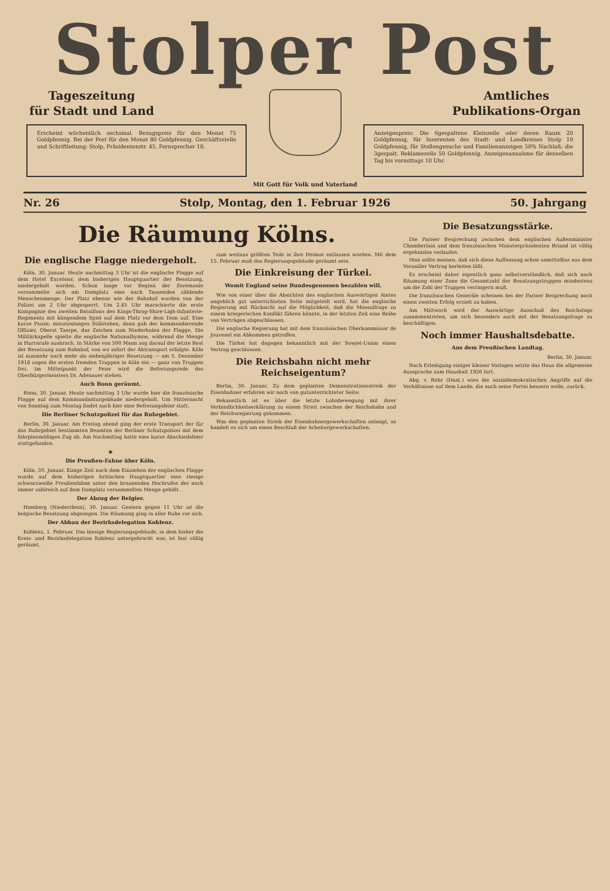Stolper Post
Tageszeitung
für Stadt und Land
Amtliches
Publikations-Organ
Erscheint wöchentlich sechsmal. Bezugspreis für den Monat 75 Goldpfennig. Bei der Post für den Monat 80 Goldpfennig. Geschäftsstelle und Schriftleitung: Stolp, Präsidentenstr. 45. Fernsprecher 18.
Anzeigenpreis: Die 6gespaltene Kleinzeile oder deren Raum 20 Goldpfennig, für Inserenten des Stadt- und Landkreises Stolp 10 Goldpfennig, für Stellengesuche und Familienanzeigen 50% Nachlaß; die 3gespalt. Reklamezeile 50 Goldpfennig. Anzeigenannahme für denselben Tag bis vormittags 10 Uhr.
Mit Gott für Volk und Vaterland
Nr. 26 Stolp, Montag, den 1. Februar 1926 50. Jahrgang
Die Räumung Kölns.
Die englische Flagge niedergeholt.
Köln, 30. Januar. Heute nachmittag 3 Uhr ist die englische Flagge auf dem Hotel Excelsior, dem bisherigen Hauptquartier der Besatzung, niedergeholt worden. Schon lange vor Beginn der Zeremonie versammelte sich am Domplatz eine nach Tausenden zählende Menschenmenge. Der Platz ebenso wie der Bahnhof wurden von der Polizei um 2 Uhr abgesperrt. Um 2,45 Uhr marschierte die erste Kompagnie des zweiten Bataillons des Kings-Throp-Shire-Ligh-Infanterie-Regiments mit klingendem Spiel auf dem Platz vor dem Dom auf. Eine kurze Pause; minutenlanges Stillstehen, dann gab der kommandierende Offizier, Oberst Taorpe, das Zeichen zum Niederholen der Flagge. Die Militärkapelle spielte die englische Nationalhymne, während die Menge in Hurrarufe ausbrach. In Stärke von 500 Mann zog darauf der letzte Rest der Besatzung zum Bahnhof, von wo sofort der Abtransport erfolgte. Köln ist nunmehr nach mehr als siebenjähriger Besetzung — am 5. Dezember 1918 zogen die ersten fremden Truppen in Köln ein — ganz von Truppen frei. Im Mittelpunkt der Feier wird die Befreiungsrede des Oberbürgermeisters Dr. Adenauer stehen.
Auch Bonn geräumt.
Bonn, 30. Januar. Heute nachmittag 3 Uhr wurde hier die französische Flagge auf dem Kommandanturgebäude niedergeholt. Um Mitternacht von Sonntag zum Montag findet auch hier eine Befreiungsfeier statt.
Die Berliner Schutzpolizei für das Ruhrgebiet.
Berlin, 30. Januar. Am Freitag abend ging der erste Transport der für das Ruhrgebiet bestimmten Beamten der Berliner Schutzpolizei mit dem fahrplanmäßigen Zug ab. Am Nachmittag hatte eine kurze Abschiedsfeier stattgefunden.
★
Die Preußen-Fahne über Köln.
Köln, 30. Januar. Einige Zeit nach dem Einziehen der englischen Flagge wurde auf dem bisherigen britischen Hauptquartier eine riesige schwarzweiße Preußenfahne unter den brausenden Hochrufen der noch immer zahlreich auf dem Domplatz versammelten Menge gehißt.
Der Abzug der Belgier.
Homberg (Niederrhein), 30. Januar. Gestern gegen 11 Uhr ist die belgische Besatzung abgezogen. Die Räumung ging in aller Ruhe vor sich.
Der Abbau der Bezirksdelegation Koblenz.
Koblenz, 1. Februar. Das hiesige Regierungsgebäude, in dem bisher die Kreis- und Bezirksdelegation Koblenz untergebracht war, ist fast völlig geräumt.
zum weitaus größten Teile in ihre Heimat entlassen worden. Mit dem 15. Februar muß das Regierungsgebäude geräumt sein.
Die Einkreisung der Türkei.
Womit England seine Bundesgenossen bezahlen will.
Wie von einer über die Absichten des englischen Auswärtigen Amtes angeblich gut unterrichteten Seite mitgeteilt wird, hat die englische Regierung mit Rücksicht auf die Möglichkeit, daß die Mossulfrage zu einem kriegerischen Konflikt führen könnte, in der letzten Zeit eine Reihe von Verträgen abgeschlossen.
Die englische Regierung hat mit dem französischen Oberkommissar de Jouvenel ein Abkommen getroffen.
Die Türkei hat dagegen bekanntlich mit der Sowjet-Union einen Vertrag geschlossen.
Die Reichsbahn nicht mehr Reichseigentum?
Berlin, 30. Januar. Zu dem geplanten Demonstrationsstreik der Eisenbahner erfahren wir noch von gutunterrichteter Seite:
Bekanntlich ist es über die letzte Lohnbewegung mit ihrer Verbindlichkeitserklärung zu einem Streit zwischen der Reichsbahn und der Reichsregierung gekommen.
Was den geplanten Streik der Eisenbahnergewerkschaften anlangt, so handelt es sich um einen Beschluß der Arbeitergewerkschaften.
Die Besatzungsstärke.
Die Pariser Besprechung zwischen dem englischen Außenminister Chamberlain und dem französischen Ministerpräsidenten Briand ist völlig ergebnislos verlaufen.
Man sollte meinen, daß sich diese Auffassung schon unmittelbar aus dem Versailler Vertrag herleiten läßt.
Es erscheint daher eigentlich ganz selbstverständlich, daß sich nach Räumung einer Zone die Gesamtzahl der Besatzungstruppen mindestens um die Zahl der Truppen verringern muß.
Die französischen Generäle scheinen bei der Pariser Besprechung noch einen zweiten Erfolg erzielt zu haben.
Am Mittwoch wird der Auswärtige Ausschuß des Reichstags zusammentreten, um sich besonders auch mit der Besatzungsfrage zu beschäftigen.
Noch immer Haushaltsdebatte.
Aus dem Preußischen Landtag.
Berlin, 30. Januar.
Nach Erledigung einiger kleiner Vorlagen setzte das Haus die allgemeine Aussprache zum Haushalt 1926 fort.
Abg. v. Rohr (Dnat.) wies die sozialdemokratischen Angriffe auf die Verhältnisse auf dem Lande, die auch seine Partei bessern wolle, zurück.